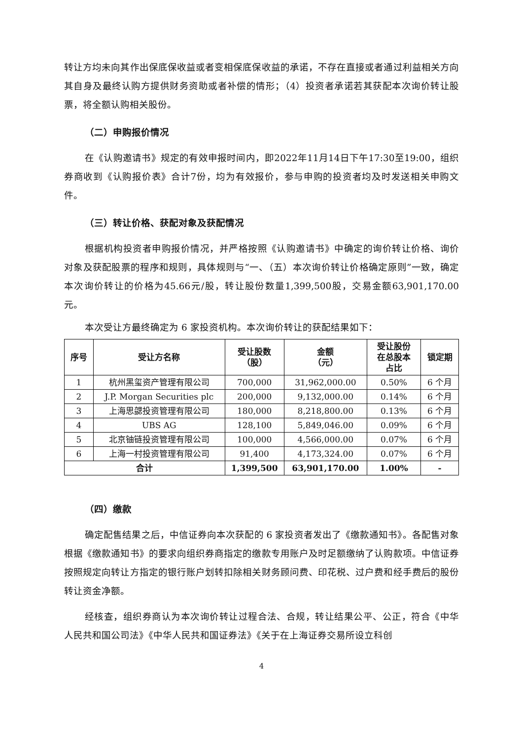转让方均未向其作出保底保收益或者变相保底保收益的承诺，不存在直接或者通过利益相关方向其自身及最终认购方提供财务资助或者补偿的情形；（4）投资者承诺若其获配本次询价转让股票，将全额认购相关股份。
（二）申购报价情况
在《认购邀请书》规定的有效申报时间内，即2022年11月14日下午17:30至19:00，组织券商收到《认购报价表》合计7份，均为有效报价，参与申购的投资者均及时发送相关申购文件。
（三）转让价格、获配对象及获配情况
根据机构投资者申购报价情况，并严格按照《认购邀请书》中确定的询价转让价格、询价对象及获配股票的程序和规则，具体规则与“一、（五）本次询价转让价格确定原则”一致，确定本次询价转让的价格为45.66元/股，转让股份数量1,399,500股，交易金额63,901,170.00元。
本次受让方最终确定为 6 家投资机构。本次询价转让的获配结果如下：
| 序号 | 受让方名称 | 受让股数 （股） | 金额 （元） | 受让股份 在总股本 占比 | 锁定期 |
| --- | --- | --- | --- | --- | --- |
| 1 | 杭州黑玺资产管理有限公司 | 700,000 | 31,962,000.00 | 0.50% | 6 个月 |
| 2 | J.P. Morgan Securities plc | 200,000 | 9,132,000.00 | 0.14% | 6 个月 |
| 3 | 上海思勰投资管理有限公司 | 180,000 | 8,218,800.00 | 0.13% | 6 个月 |
| 4 | UBS AG | 128,100 | 5,849,046.00 | 0.09% | 6 个月 |
| 5 | 北京铀链投资管理有限公司 | 100,000 | 4,566,000.00 | 0.07% | 6 个月 |
| 6 | 上海一村投资管理有限公司 | 91,400 | 4,173,324.00 | 0.07% | 6 个月 |
| 合计 | | 1,399,500 | 63,901,170.00 | 1.00% | - |
（四）缴款
确定配售结果之后，中信证券向本次获配的 6 家投资者发出了《缴款通知书》。各配售对象根据《缴款通知书》的要求向组织券商指定的缴款专用账户及时足额缴纳了认购款项。中信证券按照规定向转让方指定的银行账户划转扣除相关财务顾问费、印花税、过户费和经手费后的股份转让资金净额。
经核查，组织券商认为本次询价转让过程合法、合规，转让结果公平、公正，符合《中华人民共和国公司法》《中华人民共和国证券法》《关于在上海证券交易所设立科创
4